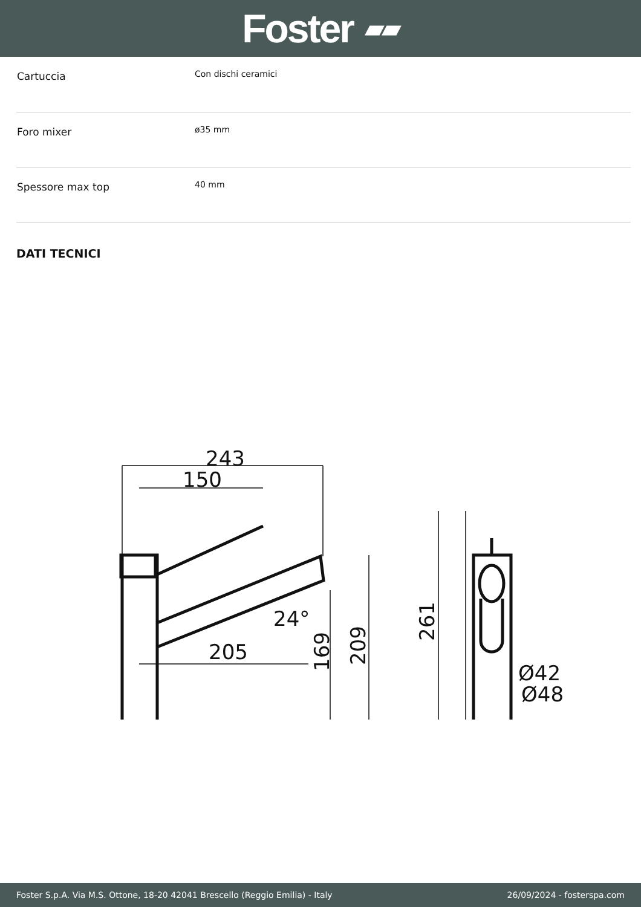Foster ▰▰
| Cartuccia | Con dischi ceramici |
| Foro mixer | ø35 mm |
| Spessore max top | 40 mm |
DATI TECNICI
243
150
205
24°
169
209
261
Ø42
Ø48
Foster S.p.A. Via M.S. Ottone, 18-20 42041 Brescello (Reggio Emilia) - Italy 26/09/2024 - fosterspa.com